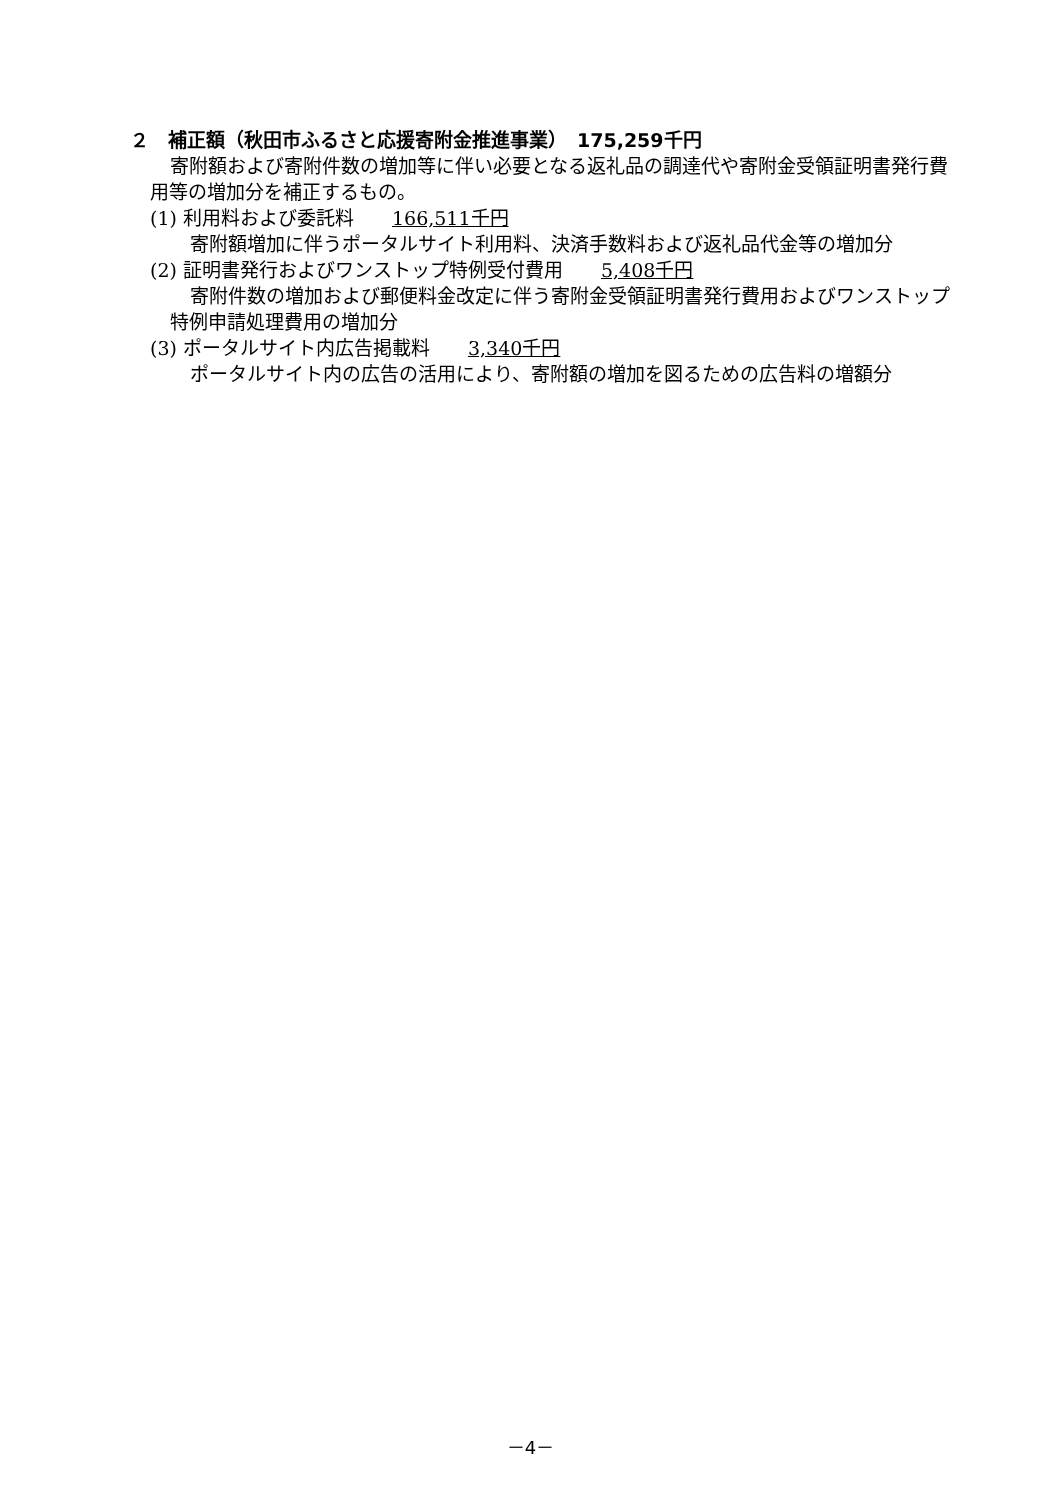２　補正額（秋田市ふるさと応援寄附金推進事業）　175,259千円
寄附額および寄附件数の増加等に伴い必要となる返礼品の調達代や寄附金受領証明書発行費用等の増加分を補正するもの。
(1) 利用料および委託料　　166,511千円
寄附額増加に伴うポータルサイト利用料、決済手数料および返礼品代金等の増加分
(2) 証明書発行およびワンストップ特例受付費用　　5,408千円
寄附件数の増加および郵便料金改定に伴う寄附金受領証明書発行費用およびワンストップ特例申請処理費用の増加分
(3) ポータルサイト内広告掲載料　　3,340千円
ポータルサイト内の広告の活用により、寄附額の増加を図るための広告料の増額分
－4－